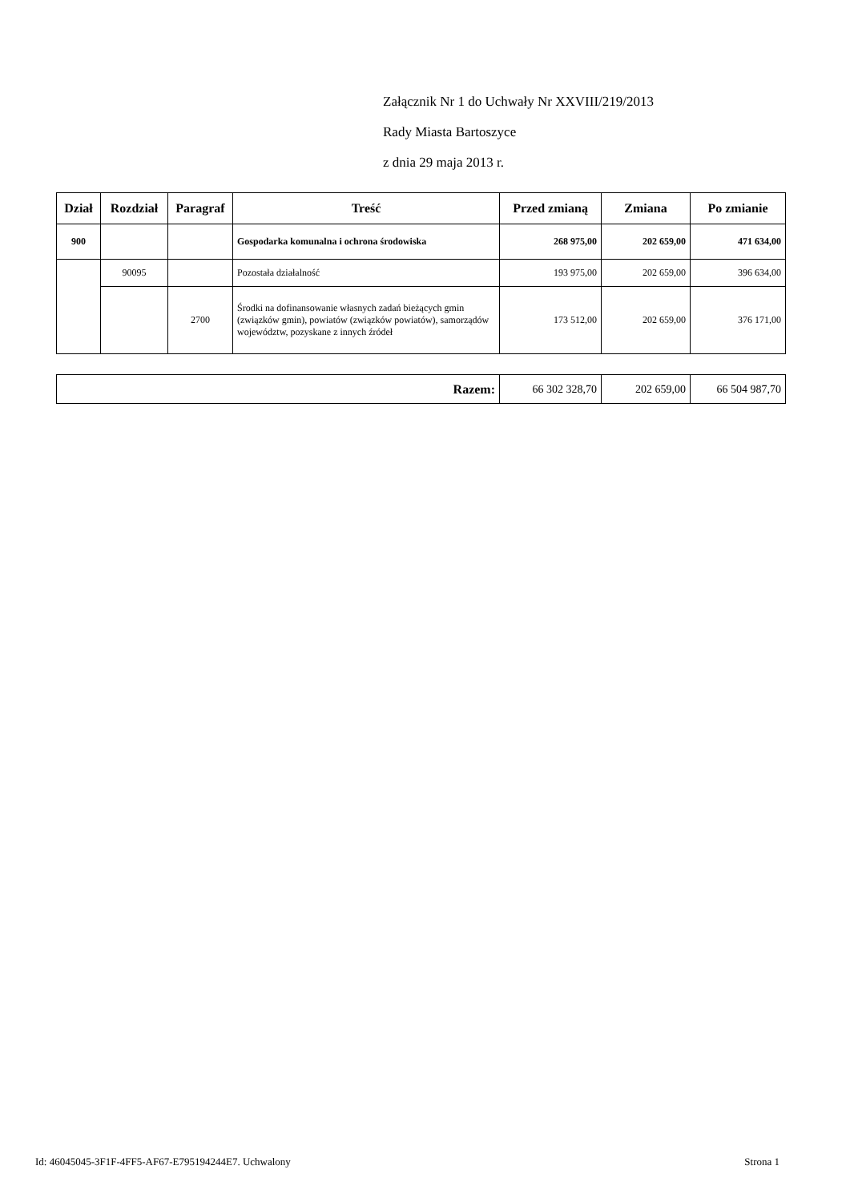Załącznik Nr 1 do Uchwały Nr XXVIII/219/2013
Rady Miasta Bartoszyce
z dnia 29 maja 2013 r.
| Dział | Rozdział | Paragraf | Treść | Przed zmianą | Zmiana | Po zmianie |
| --- | --- | --- | --- | --- | --- | --- |
| 900 | | | Gospodarka komunalna i ochrona środowiska | 268 975,00 | 202 659,00 | 471 634,00 |
| | 90095 | | Pozostała działalność | 193 975,00 | 202 659,00 | 396 634,00 |
| | | 2700 | Środki na dofinansowanie własnych zadań bieżących gmin (związków gmin), powiatów (związków powiatów), samorządów województw, pozyskane z innych źródeł | 173 512,00 | 202 659,00 | 376 171,00 |
| Razem: | 66 302 328,70 | 202 659,00 | 66 504 987,70 |
Id: 46045045-3F1F-4FF5-AF67-E795194244E7. Uchwalony Strona 1